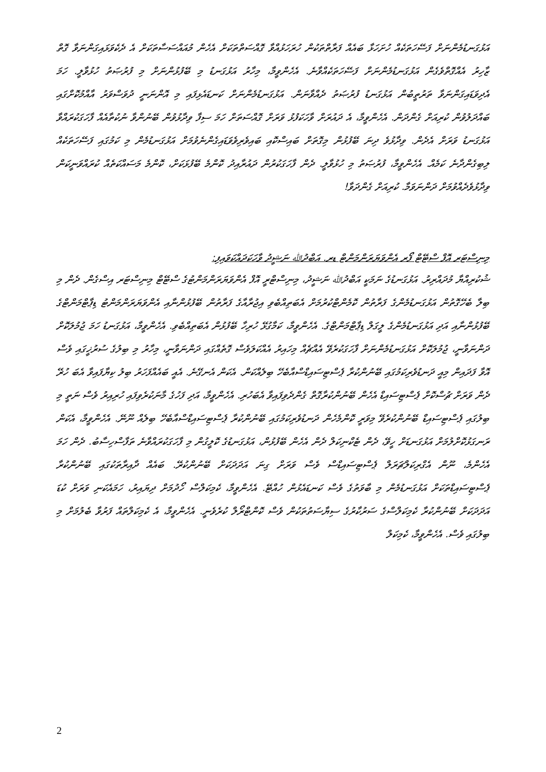އަޅުގަނޑުމެންނަށް ފަސޭހަތަކެއް ހުށަހަޅާ ބައެއް ފަރާތްތަކުން ހުރަހަޅުއްވާ ގޮއްސަތްތަކަށް އެހެން މުއައްސަސާތަކަށް އެ ދެކެވަޅައިގަންނަވާ ގޮތް ޒާހިރު އެއްގޮތްވެގެން އަޅުގަނޑުމެންނަށް ފަސޭހަތަކެއްވާނެ. އެހެންވީމާ، މިހާރު އަޅުގަނޑު މި ބޭފުޅުންނަށް މި ފުރުޞަތު ހުޅުވާލީ. ހަމަ އެދިވަޑައިގަންނަވާ ތަރުތީބުން އަޅުގަނޑު ފުރުޞަތު ދެއްވާނަން. އަޅުގަނޑުމެންނަށް ކަނޑައެޅިފައި މި އޮންނަނީ ދުވަސްވަރު އާއްމުކޮށްގައި ބައްދަލުވުން ކުރިއަށް ގެންދަން. އެހެންވީމާ، އެ ދައުރަށް ވާހަކަފުޅު ވަރަށް ގޮއްސަތަށް ހަމަ ސިފާ ވިދާޅުވުން ބޭނުންވާ ނުކުތާއެއް ފާހަގަކުރައްވާ އަޅުގަނޑު ވަރަށް އެދެން. ވިދާޅުވެ ދިނަ ބޭފުޅުން މިގޮތަށް ބައިސްކޮއި ބައިވެރިވެވަޑައިގެންނެވުމަށް އަޅުގަނޑުމެން މި ކަމުގައި ފަސޭހަތަކެއް ލިބިގެންދާނެ ކަމެއް. އެހެންވީމާ، ފުރުޞަތު މި ހުޅުވާލީ. ދެން ފާހަގަކުރުން ދައުރާއިދު ކޮންމެ ބޭފުޅަކަށް، ކޮންމެ މަސައްކަތެއް ކުރައްވަނީކަން ވިދާޅުވެދެއްވުމަށް ދަންނަވަމާ. ކުރިއަށް ގެންދަވާ!
މިނިސްޓަރ އޮފް ސްޓޭޓް ފޯރ އެންވަޔަރަންމަންޓް ޑރ. އަބްދުﷲ ނަޝީދު ވާހަކަދައްކަވައިފި:
ޝުކުރިއްޔާ މުދައްރިރު. އަޅުގަނޑުގެ ނަމަކީ އަބްދުﷲ ނަޝީދު، މިނިސްޓްރީ އޮފް އެންވަޔަރަންމަންޓުގެ ސްޓޭޓް މިނިސްޓަރ އިސްގެން. ދެން މި ބިލާ ބެހޭގޮތުން އަޅުގަނޑުމެންގެ ފަރާތުން ކޮމެންޓްކުރުމަށް އެބަތިއްބެވި އިޖުރާއާގެ ފަރާތުން ބޭފުޅުންނާއި އެންވަޔަރަންމަންޓު ޑިޕާޓްމަންޓްގެ ބޭފުޅުންނާއި އަދި އަޅުގަނޑުމެންގެ ލީގަލް ޑިޕާޓްމަންޓްގެ. އެހެންވީމާ، ކަމާގުޅޭ ހުރިހާ ބޭފުޅުން އެބަތިއްބެވި. އެހެންވީމާ، އަޅުގަނޑު ހަމަ ޖުމުލަކޮށް ދަންނަވާނީ، ޖުމުލަކޮށް އަޅުގަނޑުމެންނަށް ފާހަގަކުރެވޭ އެއްޗެއް މިހައިރު އެއްކަލަވެސް ގޮތެއްގައި ދަންނަވާނީ، މިހާރު މި ބިލުގެ ސުރުޚީގައި ވެސް އޮވާ ފަދައިން މިއީ ދަނޑުވެރިކަމުގައި ބޭނުންކުރާ ޕެސްޓިސައިޑްސްއާބެހޭ ބިލެއްކަން. އެކަން އެނގޭނެ. އެއީ ބައެއްފަހަރު ބިލު ކިޔާފައިވާ އެބަ ހުރޭ ދެން ވަރަށް ޗުސްކޮށް ޕެސްޓިސައިޑް އެހެން ބޭނުންކުރާގޮތް ގެންދެވިފައިވާ އެބަހުރި. އެހެންވީމާ، އަދި ފަހުގެ މާނަކުރެވިފައި ހުރިއިރު ވެސް ނަތީ މި ބިލުގައި ޕެސްޓިސައިޑް ބޭނުންކުރެވޭ މިވަރީ ކޮންމެހެން ދަނޑުވެރިކަމުގައި ބޭނުންކުރާ ޕެސްޓިސައިޑްސްއާބެހޭ ބިލެއް ނޫނޭ. އެހެންވީމާ، އެކަން ރަނގަޅުކޮށްލުމަށް އަޅުގަނޑަށް ހީވޭ، ދެން ޓެކްނިކަލް ދެން އެހެން ބޭފުޅުން، އަޅުގަނޑުގެ ކޮލީގުން މި ފާހަގަކުރައްވާނެ ތަފާސްހިސާބު. ދެން ހަމަ އެހެންމެ، ނޫން އެގްރިކަލްޗަރަލް ޕެސްޓިސައިޑްސް ވެސް ވަރަށް ގިނަ އަދަދަކަށް ބޭނުންކުރޭ. ބައެއް ދާއިރާތަކުގައި ބޭނުންކުރާ ޕެސްޓިސައިޑްތަކަށް އަޅުގަނޑުމެން މި ބާވަތުގެ ވެސް ކަނޑައެޅުން ހުއްޓޭ. އެހެންވީމާ، ކެމިކަލްސް ހޯދުމަށް ދިޔައިރު، ހަމައެކަނި ވަރަށް ކުޑަ އަދަދަކަށް ބޭނުންކުރާ ކެމިކަލްސްގެ ސަރުކާރުގެ ސިޔާސަތުތަކުން ވެސް ކޮންޓްރޯލް ކުރެވެނީ. އެހެންވީމާ، އެ ކެމިކަލްތައް ފަރުވާ ބެލުމަށް މި ބިލުގައި ވެސް. އެހެންވީމާ، ކެމިކަލް
2